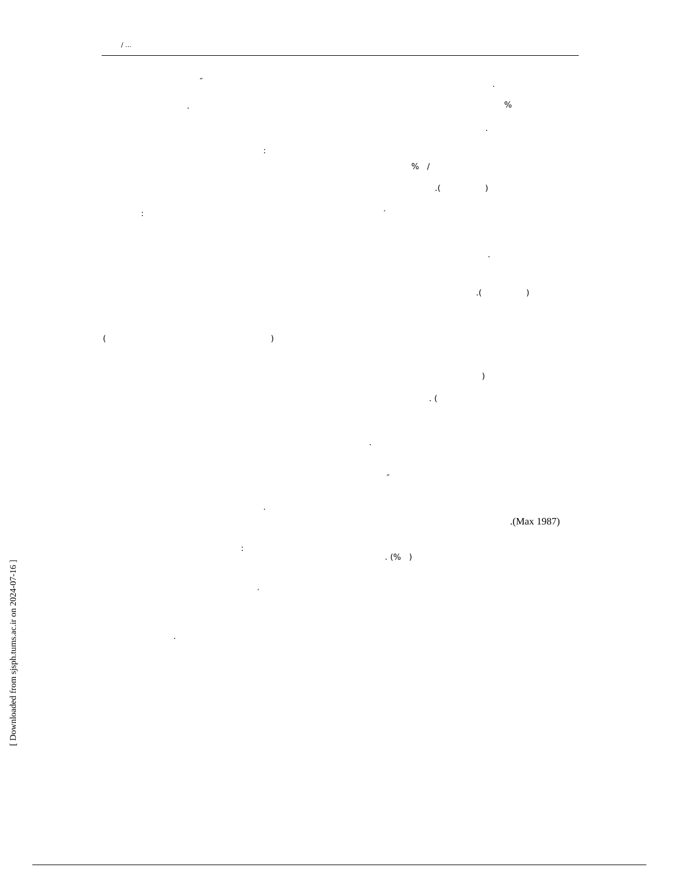/ ...
″ .
. %
.
:
% /
.( )
: ′
.
.( )
( )
)
. (
.
″
.
.(Max 1987)
:
. (% )
′
.
[ Downloaded from sjsph.tums.ac.ir on 2024-07-16 ]